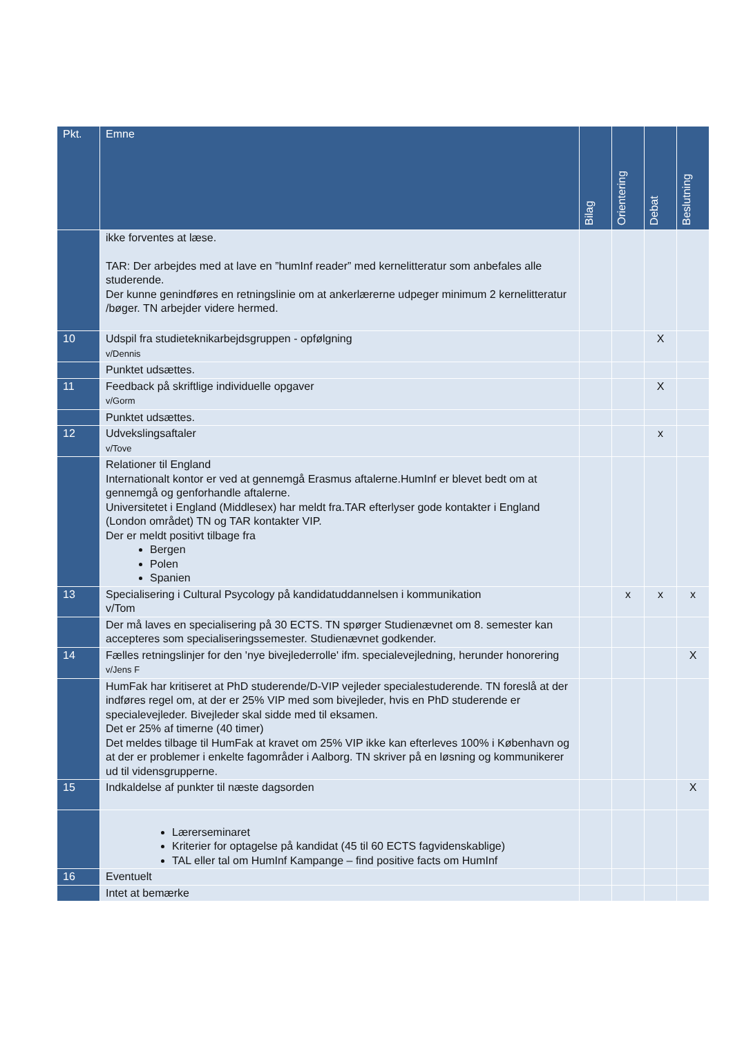| Pkt. | Emne | Bilag | Orientering | Debat | Beslutning |
| --- | --- | --- | --- | --- | --- |
| | ikke forventes at læse. TAR: Der arbejdes med at lave en ”humInf reader” med kernelitteratur som anbefales alle studerende. Der kunne genindføres en retningslinie om at ankerlærerne udpeger minimum 2 kernelitteratur /bøger. TN arbejder videre hermed. | | | | |
| 10 | Udspil fra studieteknikarbejdsgruppen - opfølgning v/Dennis | | | X | |
| | Punktet udsættes. | | | | |
| 11 | Feedback på skriftlige individuelle opgaver v/Gorm | | | X | |
| | Punktet udsættes. | | | | |
| 12 | Udvekslingsaftaler v/Tove | | | x | |
| | Relationer til England Internationalt kontor er ved at gennemgå Erasmus aftalerne.HumInf er blevet bedt om at gennemgå og genforhandle aftalerne. Universitetet i England (Middlesex) har meldt fra.TAR efterlyser gode kontakter i England (London området) TN og TAR kontakter VIP. Der er meldt positivt tilbage fra Bergen Polen Spanien | | | | |
| 13 | Specialisering i Cultural Psycology på kandidatuddannelsen i kommunikation v/Tom | | x | x | x |
| | Der må laves en specialisering på 30 ECTS. TN spørger Studienævnet om 8. semester kan accepteres som specialiseringssemester. Studienævnet godkender. | | | | |
| 14 | Fælles retningslinjer for den 'nye bivejlederrolle' ifm. specialevejledning, herunder honorering v/Jens F | | | | X |
| | HumFak har kritiseret at PhD studerende/D-VIP vejleder specialestuderende. TN foreslå at der indføres regel om, at der er 25% VIP med som bivejleder, hvis en PhD studerende er specialevejleder. Bivejleder skal sidde med til eksamen. Det er 25% af timerne (40 timer) Det meldes tilbage til HumFak at kravet om 25% VIP ikke kan efterleves 100% i København og at der er problemer i enkelte fagområder i Aalborg. TN skriver på en løsning og kommunikerer ud til vidensgrupperne. | | | | |
| 15 | Indkaldelse af punkter til næste dagsorden | | | | X |
| | Lærerseminaret Kriterier for optagelse på kandidat (45 til 60 ECTS fagvidenskablige) TAL eller tal om HumInf Kampange – find positive facts om HumInf | | | | |
| 16 | Eventuelt | | | | |
| | Intet at bemærke | | | | |